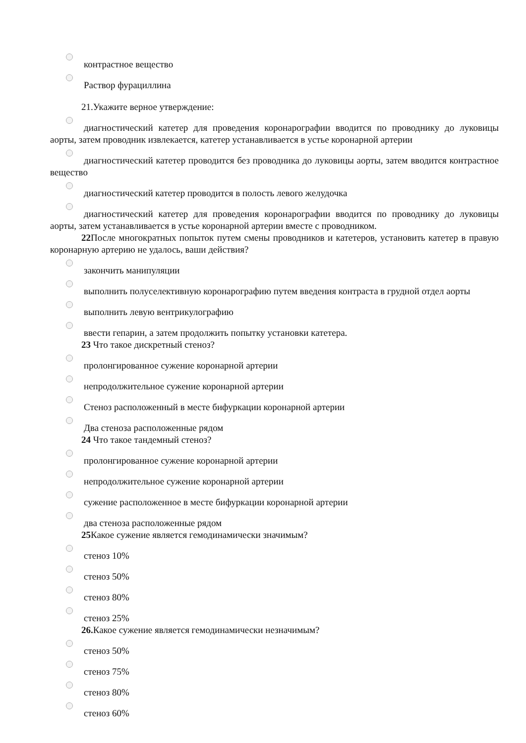контрастное вещество
Раствор фурациллина
21.Укажите верное утверждение:
диагностический катетер для проведения коронарографии вводится по проводнику до луковицы аорты, затем проводник извлекается, катетер устанавливается в устье коронарной артерии
диагностический катетер проводится без проводника до луковицы аорты, затем вводится контрастное вещество
диагностический катетер проводится в полость левого желудочка
диагностический катетер для проведения коронарографии вводится по проводнику до луковицы аорты, затем устанавливается в устье коронарной артерии вместе с проводником.
22 После многократных попыток путем смены проводников и катетеров, установить катетер в правую коронарную артерию не удалось, ваши действия?
закончить манипуляции
выполнить полуселективную коронарографию путем введения контраста в грудной отдел аорты
выполнить левую вентрикулографию
ввести гепарин, а затем продолжить попытку установки катетера.
23 Что такое дискретный стеноз?
пролонгированное сужение коронарной артерии
непродолжительное сужение коронарной артерии
Стеноз расположенный в месте бифуркации коронарной артерии
Два стеноза расположенные рядом
24 Что такое тандемный стеноз?
пролонгированное сужение коронарной артерии
непродолжительное сужение коронарной артерии
сужение расположенное в месте бифуркации коронарной артерии
два стеноза расположенные рядом
25 Какое сужение является гемодинамически значимым?
стеноз 10%
стеноз 50%
стеноз 80%
стеноз 25%
26. Какое сужение является гемодинамически незначимым?
стеноз 50%
стеноз 75%
стеноз 80%
стеноз 60%